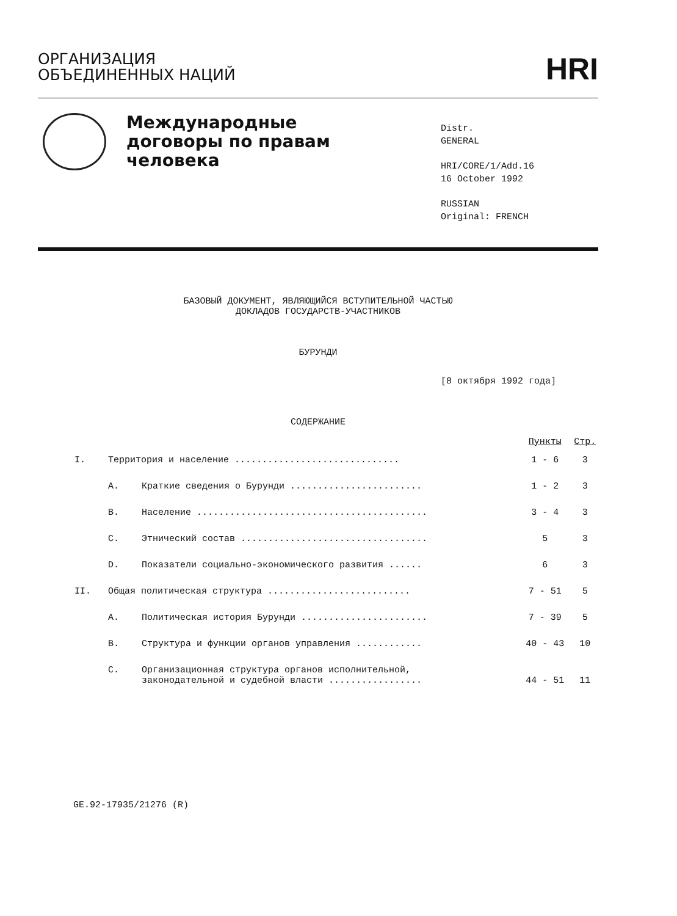ОРГАНИЗАЦИЯ
ОБЪЕДИНЕННЫХ НАЦИЙ
HRI
Международные
договоры по правам
человека
Distr.
GENERAL
HRI/CORE/1/Add.16
16 October 1992
RUSSIAN
Original: FRENCH
БАЗОВЫЙ ДОКУМЕНТ, ЯВЛЯЮЩИЙСЯ ВСТУПИТЕЛЬНОЙ ЧАСТЬЮ
ДОКЛАДОВ ГОСУДАРСТВ-УЧАСТНИКОВ
БУРУНДИ
[8 октября 1992 года]
СОДЕРЖАНИЕ
| | | | Пункты | Стр. |
| --- | --- | --- | --- | --- |
| I. | Территория и население .............................. | | 1 - 6 | 3 |
| | A. | Краткие сведения о Бурунди ........................ | 1 - 2 | 3 |
| | B. | Население .......................................... | 3 - 4 | 3 |
| | C. | Этнический состав .................................. | 5 | 3 |
| | D. | Показатели социально-экономического развития ...... | 6 | 3 |
| II. | Общая политическая структура .......................... | | 7 - 51 | 5 |
| | A. | Политическая история Бурунди ....................... | 7 - 39 | 5 |
| | B. | Структура и функции органов управления ............ | 40 - 43 | 10 |
| | C. | Организационная структура органов исполнительной, законодательной и судебной власти ................. | 44 - 51 | 11 |
GE.92-17935/21276 (R)